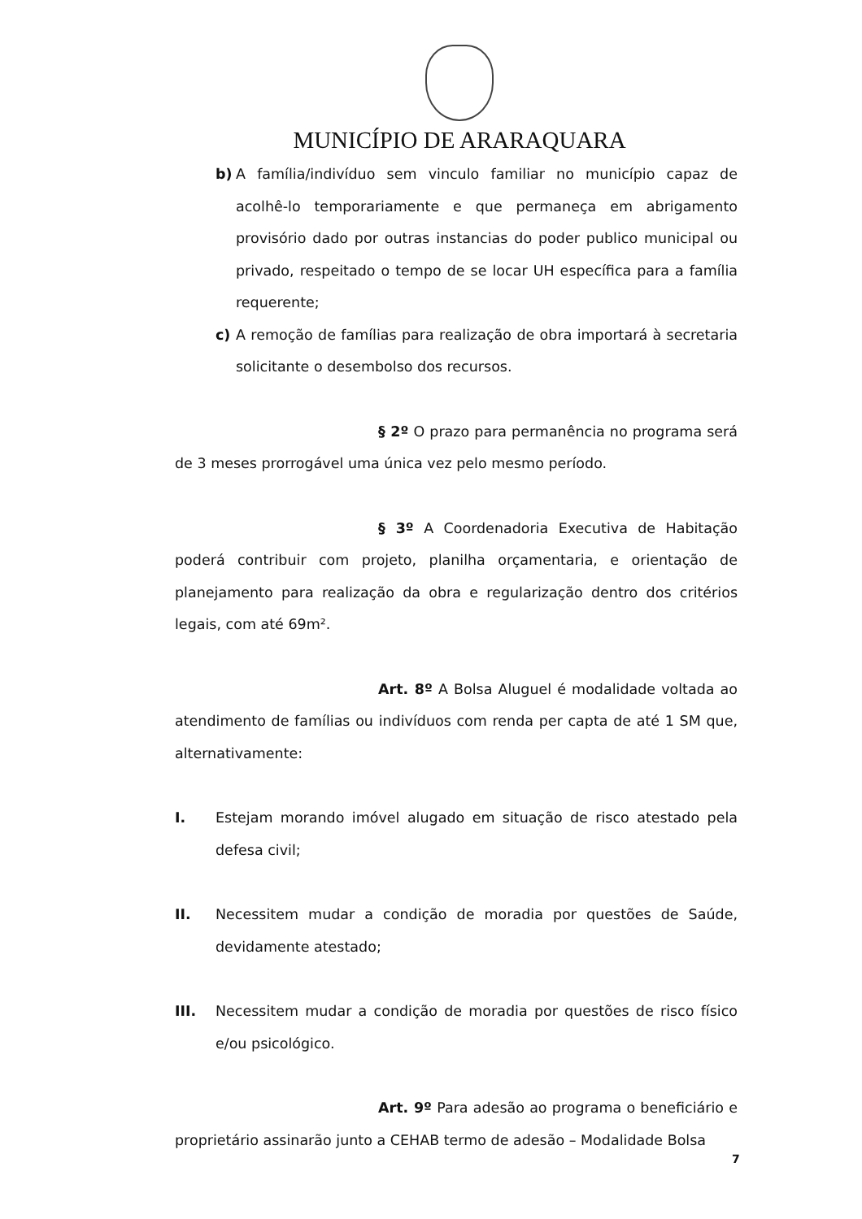MUNICÍPIO DE ARARAQUARA
b) A família/indivíduo sem vinculo familiar no município capaz de acolhê-lo temporariamente e que permaneça em abrigamento provisório dado por outras instancias do poder publico municipal ou privado, respeitado o tempo de se locar UH específica para a família requerente;
c) A remoção de famílias para realização de obra importará à secretaria solicitante o desembolso dos recursos.
§ 2º O prazo para permanência no programa será de 3 meses prorrogável uma única vez pelo mesmo período.
§ 3º A Coordenadoria Executiva de Habitação poderá contribuir com projeto, planilha orçamentaria, e orientação de planejamento para realização da obra e regularização dentro dos critérios legais, com até 69m².
Art. 8º A Bolsa Aluguel é modalidade voltada ao atendimento de famílias ou indivíduos com renda per capta de até 1 SM que, alternativamente:
I. Estejam morando imóvel alugado em situação de risco atestado pela defesa civil;
II. Necessitem mudar a condição de moradia por questões de Saúde, devidamente atestado;
III. Necessitem mudar a condição de moradia por questões de risco físico e/ou psicológico.
Art. 9º Para adesão ao programa o beneficiário e proprietário assinarão junto a CEHAB termo de adesão – Modalidade Bolsa
7